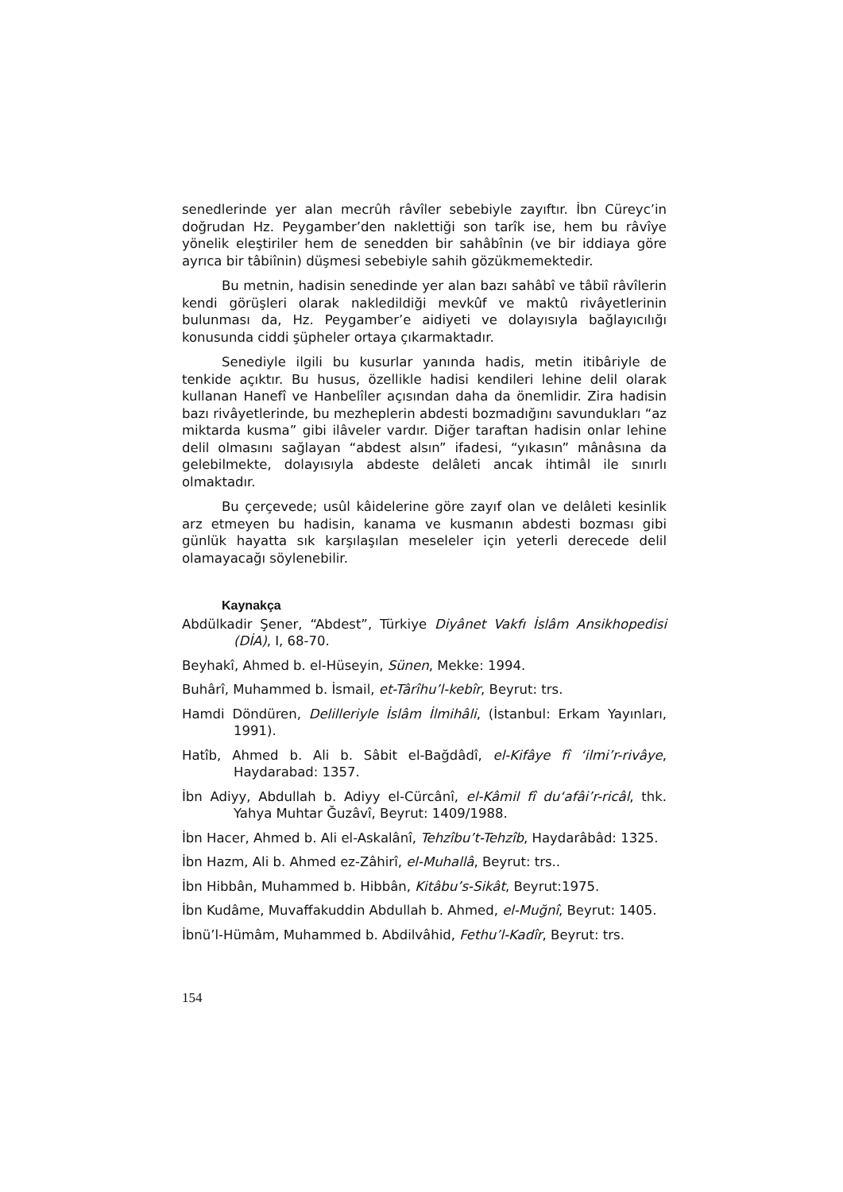senedlerinde yer alan mecrûh râvîler sebebiyle zayıftır. İbn Cüreyc’in doğrudan Hz. Peygamber’den naklettiği son tarîk ise, hem bu râvîye yönelik eleştiriler hem de senedden bir sahâbînin (ve bir iddiaya göre ayrıca bir tâbiînin) düşmesi sebebiyle sahih gözükmemektedir.
Bu metnin, hadisin senedinde yer alan bazı sahâbî ve tâbiî râvîlerin kendi görüşleri olarak nakledildiği mevkûf ve maktû rivâyetlerinin bulunması da, Hz. Peygamber’e aidiyeti ve dolayısıyla bağlayıcılığı konusunda ciddi şüpheler ortaya çıkarmaktadır.
Senediyle ilgili bu kusurlar yanında hadis, metin itibâriyle de tenkide açıktır. Bu husus, özellikle hadisi kendileri lehine delil olarak kullanan Hanefî ve Hanbelîler açısından daha da önemlidir. Zira hadisin bazı rivâyetlerinde, bu mezheplerin abdesti bozmadığını savundukları “az miktarda kusma” gibi ilâveler vardır. Diğer taraftan hadisin onlar lehine delil olmasını sağlayan “abdest alsın” ifadesi, “yıkasın” mânâsına da gelebilmekte, dolayısıyla abdeste delâleti ancak ihtimâl ile sınırlı olmaktadır.
Bu çerçevede; usûl kâidelerine göre zayıf olan ve delâleti kesinlik arz etmeyen bu hadisin, kanama ve kusmanın abdesti bozması gibi günlük hayatta sık karşılaşılan meseleler için yeterli derecede delil olamayacağı söylenebilir.
Kaynakça
Abdülkadir Şener, “Abdest”, Türkiye Diyânet Vakfı İslâm Ansikhopedisi (DİA), I, 68-70.
Beyhakî, Ahmed b. el-Hüseyin, Sünen, Mekke: 1994.
Buhârî, Muhammed b. İsmail, et-Târîhu’l-kebîr, Beyrut: trs.
Hamdi Döndüren, Delilleriyle İslâm İlmihâli, (İstanbul: Erkam Yayınları, 1991).
Hatîb, Ahmed b. Ali b. Sâbit el-Bağdâdî, el-Kifâye fî ‘ilmi’r-rivâye, Haydarabad: 1357.
İbn Adiyy, Abdullah b. Adiyy el-Cürcânî, el-Kâmil fî du‘afâi’r-ricâl, thk. Yahya Muhtar Ğuzâvî, Beyrut: 1409/1988.
İbn Hacer, Ahmed b. Ali el-Askalânî, Tehzîbu’t-Tehzîb, Haydarâbâd: 1325.
İbn Hazm, Ali b. Ahmed ez-Zâhirî, el-Muhallâ, Beyrut: trs..
İbn Hibbân, Muhammed b. Hibbân, Kitâbu’s-Sikât, Beyrut:1975.
İbn Kudâme, Muvaffakuddin Abdullah b. Ahmed, el-Muğnî, Beyrut: 1405.
İbnü’l-Hümâm, Muhammed b. Abdilvâhid, Fethu’l-Kadîr, Beyrut: trs.
154